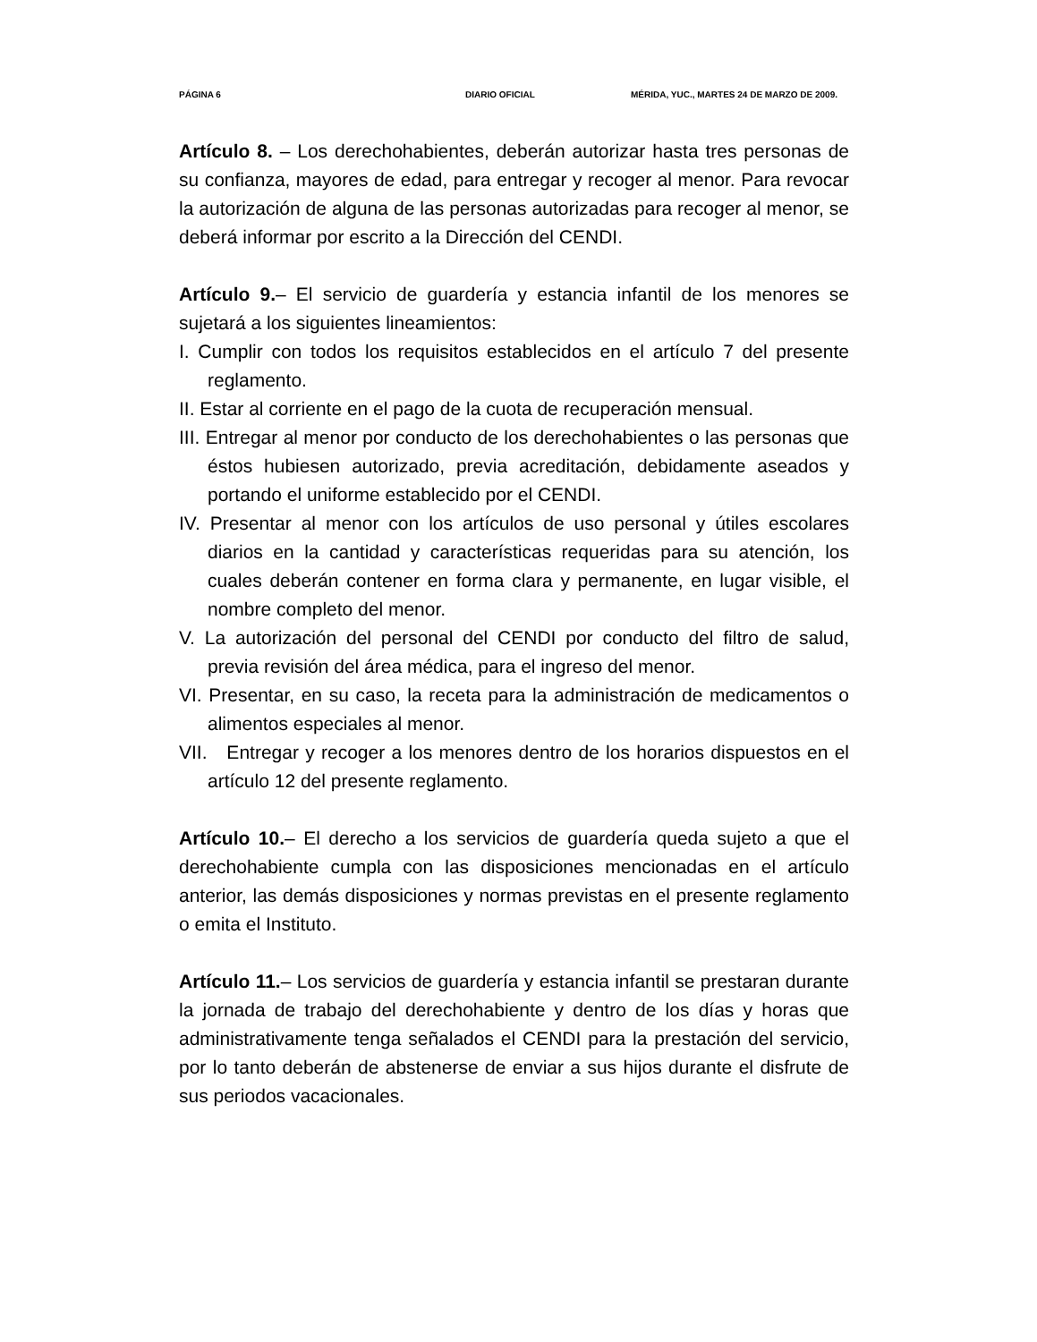PÁGINA 6 DIARIO OFICIAL MÉRIDA, YUC., MARTES 24 DE MARZO DE 2009.
Artículo 8. – Los derechohabientes, deberán autorizar hasta tres personas de su confianza, mayores de edad, para entregar y recoger al menor. Para revocar la autorización de alguna de las personas autorizadas para recoger al menor, se deberá informar por escrito a la Dirección del CENDI.
Artículo 9.– El servicio de guardería y estancia infantil de los menores se sujetará a los siguientes lineamientos:
I. Cumplir con todos los requisitos establecidos en el artículo 7 del presente reglamento.
II. Estar al corriente en el pago de la cuota de recuperación mensual.
III. Entregar al menor por conducto de los derechohabientes o las personas que éstos hubiesen autorizado, previa acreditación, debidamente aseados y portando el uniforme establecido por el CENDI.
IV. Presentar al menor con los artículos de uso personal y útiles escolares diarios en la cantidad y características requeridas para su atención, los cuales deberán contener en forma clara y permanente, en lugar visible, el nombre completo del menor.
V. La autorización del personal del CENDI por conducto del filtro de salud, previa revisión del área médica, para el ingreso del menor.
VI. Presentar, en su caso, la receta para la administración de medicamentos o alimentos especiales al menor.
VII. Entregar y recoger a los menores dentro de los horarios dispuestos en el artículo 12 del presente reglamento.
Artículo 10.– El derecho a los servicios de guardería queda sujeto a que el derechohabiente cumpla con las disposiciones mencionadas en el artículo anterior, las demás disposiciones y normas previstas en el presente reglamento o emita el Instituto.
Artículo 11.– Los servicios de guardería y estancia infantil se prestaran durante la jornada de trabajo del derechohabiente y dentro de los días y horas que administrativamente tenga señalados el CENDI para la prestación del servicio, por lo tanto deberán de abstenerse de enviar a sus hijos durante el disfrute de sus periodos vacacionales.